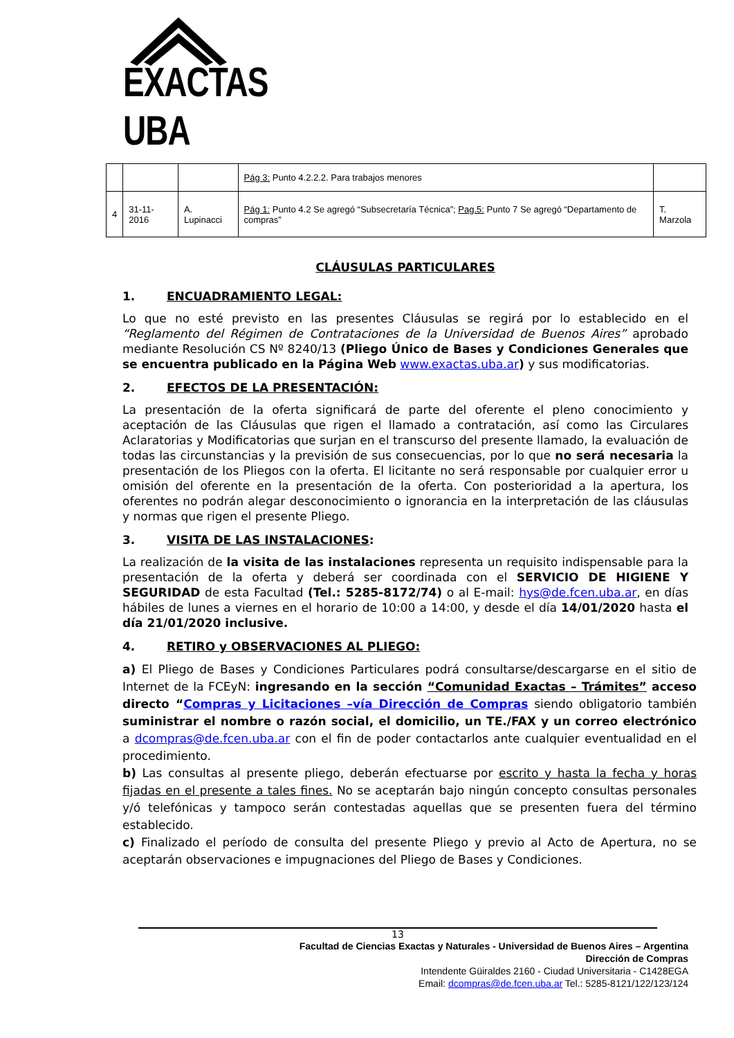EXACTAS UBA
| | | | Pág 3: Punto 4.2.2.2. Para trabajos menores | |
| 4 | 31-11-2016 | A. Lupinacci | Pág 1: Punto 4.2 Se agregó “Subsecretaría Técnica”; Pag.5: Punto 7 Se agregó “Departamento de compras” | T. Marzola |
CLÁUSULAS PARTICULARES
1. ENCUADRAMIENTO LEGAL:
Lo que no esté previsto en las presentes Cláusulas se regirá por lo establecido en el “Reglamento del Régimen de Contrataciones de la Universidad de Buenos Aires” aprobado mediante Resolución CS Nº 8240/13 (Pliego Único de Bases y Condiciones Generales que se encuentra publicado en la Página Web www.exactas.uba.ar) y sus modificatorias.
2. EFECTOS DE LA PRESENTACIÓN:
La presentación de la oferta significará de parte del oferente el pleno conocimiento y aceptación de las Cláusulas que rigen el llamado a contratación, así como las Circulares Aclaratorias y Modificatorias que surjan en el transcurso del presente llamado, la evaluación de todas las circunstancias y la previsión de sus consecuencias, por lo que no será necesaria la presentación de los Pliegos con la oferta. El licitante no será responsable por cualquier error u omisión del oferente en la presentación de la oferta. Con posterioridad a la apertura, los oferentes no podrán alegar desconocimiento o ignorancia en la interpretación de las cláusulas y normas que rigen el presente Pliego.
3. VISITA DE LAS INSTALACIONES:
La realización de la visita de las instalaciones representa un requisito indispensable para la presentación de la oferta y deberá ser coordinada con el SERVICIO DE HIGIENE Y SEGURIDAD de esta Facultad (Tel.: 5285-8172/74) o al E-mail: hys@de.fcen.uba.ar, en días hábiles de lunes a viernes en el horario de 10:00 a 14:00, y desde el día 14/01/2020 hasta el día 21/01/2020 inclusive.
4. RETIRO y OBSERVACIONES AL PLIEGO:
a) El Pliego de Bases y Condiciones Particulares podrá consultarse/descargarse en el sitio de Internet de la FCEyN: ingresando en la sección “Comunidad Exactas – Trámites” acceso directo “Compras y Licitaciones –vía Dirección de Compras siendo obligatorio también suministrar el nombre o razón social, el domicilio, un TE./FAX y un correo electrónico a dcompras@de.fcen.uba.ar con el fin de poder contactarlos ante cualquier eventualidad en el procedimiento.
b) Las consultas al presente pliego, deberán efectuarse por escrito y hasta la fecha y horas fijadas en el presente a tales fines. No se aceptarán bajo ningún concepto consultas personales y/ó telefónicas y tampoco serán contestadas aquellas que se presenten fuera del término establecido.
c) Finalizado el período de consulta del presente Pliego y previo al Acto de Apertura, no se aceptarán observaciones e impugnaciones del Pliego de Bases y Condiciones.
13
Facultad de Ciencias Exactas y Naturales - Universidad de Buenos Aires – Argentina
Dirección de Compras
Intendente Güiraldes 2160 - Ciudad Universitaria - C1428EGA
Email: dcompras@de.fcen.uba.ar Tel.: 5285-8121/122/123/124